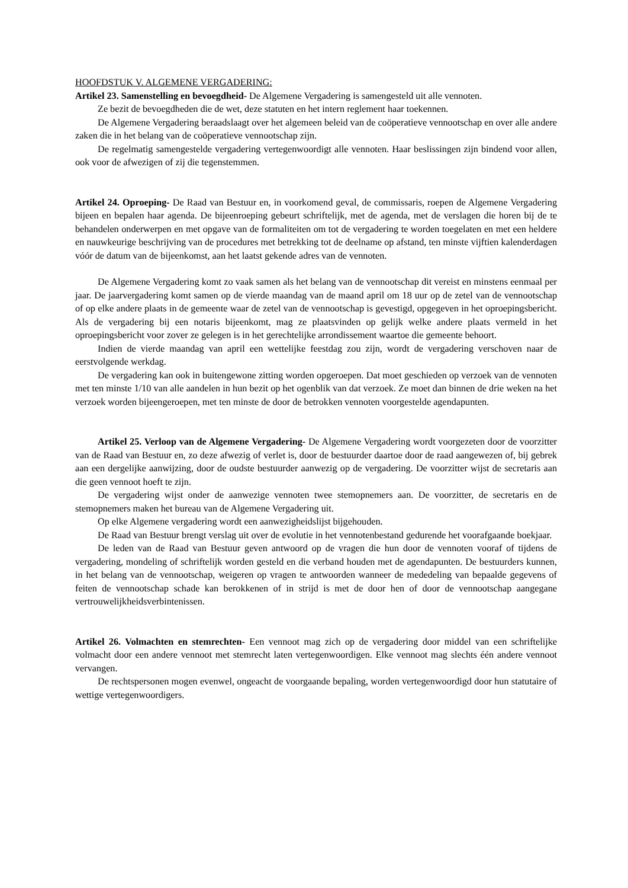HOOFDSTUK V. ALGEMENE VERGADERING:
Artikel 23. Samenstelling en bevoegdheid- De Algemene Vergadering is samengesteld uit alle vennoten.
Ze bezit de bevoegdheden die de wet, deze statuten en het intern reglement haar toekennen.
De Algemene Vergadering beraadslaagt over het algemeen beleid van de coöperatieve vennootschap en over alle andere zaken die in het belang van de coöperatieve vennootschap zijn.
De regelmatig samengestelde vergadering vertegenwoordigt alle vennoten. Haar beslissingen zijn bindend voor allen, ook voor de afwezigen of zij die tegenstemmen.
Artikel 24. Oproeping- De Raad van Bestuur en, in voorkomend geval, de commissaris, roepen de Algemene Vergadering bijeen en bepalen haar agenda. De bijeenroeping gebeurt schriftelijk, met de agenda, met de verslagen die horen bij de te behandelen onderwerpen en met opgave van de formaliteiten om tot de vergadering te worden toegelaten en met een heldere en nauwkeurige beschrijving van de procedures met betrekking tot de deelname op afstand, ten minste vijftien kalenderdagen vóór de datum van de bijeenkomst, aan het laatst gekende adres van de vennoten.
De Algemene Vergadering komt zo vaak samen als het belang van de vennootschap dit vereist en minstens eenmaal per jaar. De jaarvergadering komt samen op de vierde maandag van de maand april om 18 uur op de zetel van de vennootschap of op elke andere plaats in de gemeente waar de zetel van de vennootschap is gevestigd, opgegeven in het oproepingsbericht. Als de vergadering bij een notaris bijeenkomt, mag ze plaatsvinden op gelijk welke andere plaats vermeld in het oproepingsbericht voor zover ze gelegen is in het gerechtelijke arrondissement waartoe die gemeente behoort.
Indien de vierde maandag van april een wettelijke feestdag zou zijn, wordt de vergadering verschoven naar de eerstvolgende werkdag.
De vergadering kan ook in buitengewone zitting worden opgeroepen. Dat moet geschieden op verzoek van de vennoten met ten minste 1/10 van alle aandelen in hun bezit op het ogenblik van dat verzoek. Ze moet dan binnen de drie weken na het verzoek worden bijeengeroepen, met ten minste de door de betrokken vennoten voorgestelde agendapunten.
Artikel 25. Verloop van de Algemene Vergadering- De Algemene Vergadering wordt voorgezeten door de voorzitter van de Raad van Bestuur en, zo deze afwezig of verlet is, door de bestuurder daartoe door de raad aangewezen of, bij gebrek aan een dergelijke aanwijzing, door de oudste bestuurder aanwezig op de vergadering. De voorzitter wijst de secretaris aan die geen vennoot hoeft te zijn.
De vergadering wijst onder de aanwezige vennoten twee stemopnemers aan. De voorzitter, de secretaris en de stemopnemers maken het bureau van de Algemene Vergadering uit.
Op elke Algemene vergadering wordt een aanwezigheidslijst bijgehouden.
De Raad van Bestuur brengt verslag uit over de evolutie in het vennotenbestand gedurende het voorafgaande boekjaar.
De leden van de Raad van Bestuur geven antwoord op de vragen die hun door de vennoten vooraf of tijdens de vergadering, mondeling of schriftelijk worden gesteld en die verband houden met de agendapunten. De bestuurders kunnen, in het belang van de vennootschap, weigeren op vragen te antwoorden wanneer de mededeling van bepaalde gegevens of feiten de vennootschap schade kan berokkenen of in strijd is met de door hen of door de vennootschap aangegane vertrouwelijkheidsverbintenissen.
Artikel 26. Volmachten en stemrechten- Een vennoot mag zich op de vergadering door middel van een schriftelijke volmacht door een andere vennoot met stemrecht laten vertegenwoordigen. Elke vennoot mag slechts één andere vennoot vervangen.
De rechtspersonen mogen evenwel, ongeacht de voorgaande bepaling, worden vertegenwoordigd door hun statutaire of wettige vertegenwoordigers.